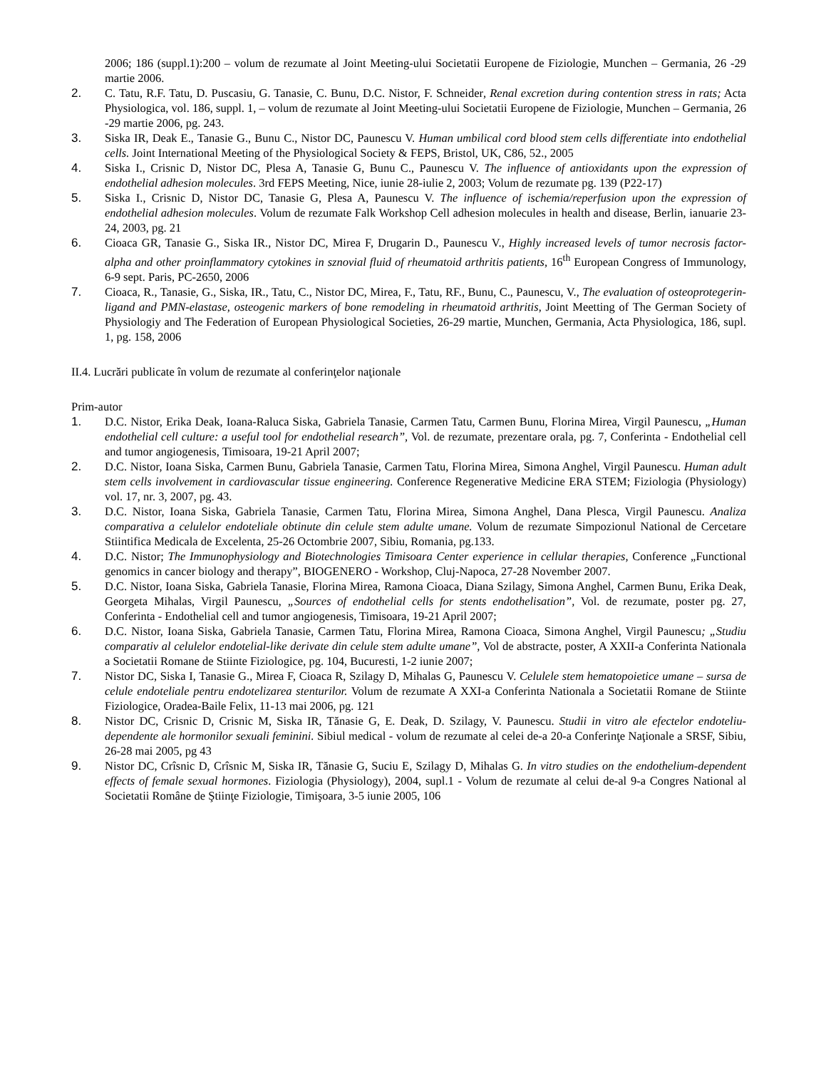2006; 186 (suppl.1):200 – volum de rezumate al Joint Meeting-ului Societatii Europene de Fiziologie, Munchen – Germania, 26 -29 martie 2006.
2. C. Tatu, R.F. Tatu, D. Puscasiu, G. Tanasie, C. Bunu, D.C. Nistor, F. Schneider, Renal excretion during contention stress in rats; Acta Physiologica, vol. 186, suppl. 1, – volum de rezumate al Joint Meeting-ului Societatii Europene de Fiziologie, Munchen – Germania, 26 -29 martie 2006, pg. 243.
3. Siska IR, Deak E., Tanasie G., Bunu C., Nistor DC, Paunescu V. Human umbilical cord blood stem cells differentiate into endothelial cells. Joint International Meeting of the Physiological Society & FEPS, Bristol, UK, C86, 52., 2005
4. Siska I., Crisnic D, Nistor DC, Plesa A, Tanasie G, Bunu C., Paunescu V. The influence of antioxidants upon the expression of endothelial adhesion molecules. 3rd FEPS Meeting, Nice, iunie 28-iulie 2, 2003; Volum de rezumate pg. 139 (P22-17)
5. Siska I., Crisnic D, Nistor DC, Tanasie G, Plesa A, Paunescu V. The influence of ischemia/reperfusion upon the expression of endothelial adhesion molecules. Volum de rezumate Falk Workshop Cell adhesion molecules in health and disease, Berlin, ianuarie 23-24, 2003, pg. 21
6. Cioaca GR, Tanasie G., Siska IR., Nistor DC, Mirea F, Drugarin D., Paunescu V., Highly increased levels of tumor necrosis factor-alpha and other proinflammatory cytokines in sznovial fluid of rheumatoid arthritis patients, 16<sup>th</sup> European Congress of Immunology, 6-9 sept. Paris, PC-2650, 2006
7. Cioaca, R., Tanasie, G., Siska, IR., Tatu, C., Nistor DC, Mirea, F., Tatu, RF., Bunu, C., Paunescu, V., The evaluation of osteoprotegerin-ligand and PMN-elastase, osteogenic markers of bone remodeling in rheumatoid arthritis, Joint Meetting of The German Society of Physiologiy and The Federation of European Physiological Societies, 26-29 martie, Munchen, Germania, Acta Physiologica, 186, supl. 1, pg. 158, 2006
II.4. Lucrări publicate în volum de rezumate al conferinţelor naţionale
Prim-autor
1. D.C. Nistor, Erika Deak, Ioana-Raluca Siska, Gabriela Tanasie, Carmen Tatu, Carmen Bunu, Florina Mirea, Virgil Paunescu, „Human endothelial cell culture: a useful tool for endothelial research”, Vol. de rezumate, prezentare orala, pg. 7, Conferinta - Endothelial cell and tumor angiogenesis, Timisoara, 19-21 April 2007;
2. D.C. Nistor, Ioana Siska, Carmen Bunu, Gabriela Tanasie, Carmen Tatu, Florina Mirea, Simona Anghel, Virgil Paunescu. Human adult stem cells involvement in cardiovascular tissue engineering. Conference Regenerative Medicine ERA STEM; Fiziologia (Physiology) vol. 17, nr. 3, 2007, pg. 43.
3. D.C. Nistor, Ioana Siska, Gabriela Tanasie, Carmen Tatu, Florina Mirea, Simona Anghel, Dana Plesca, Virgil Paunescu. Analiza comparativa a celulelor endoteliale obtinute din celule stem adulte umane. Volum de rezumate Simpozionul National de Cercetare Stiintifica Medicala de Excelenta, 25-26 Octombrie 2007, Sibiu, Romania, pg.133.
4. D.C. Nistor; The Immunophysiology and Biotechnologies Timisoara Center experience in cellular therapies, Conference „Functional genomics in cancer biology and therapy”, BIOGENERO - Workshop, Cluj-Napoca, 27-28 November 2007.
5. D.C. Nistor, Ioana Siska, Gabriela Tanasie, Florina Mirea, Ramona Cioaca, Diana Szilagy, Simona Anghel, Carmen Bunu, Erika Deak, Georgeta Mihalas, Virgil Paunescu, „Sources of endothelial cells for stents endothelisation”, Vol. de rezumate, poster pg. 27, Conferinta - Endothelial cell and tumor angiogenesis, Timisoara, 19-21 April 2007;
6. D.C. Nistor, Ioana Siska, Gabriela Tanasie, Carmen Tatu, Florina Mirea, Ramona Cioaca, Simona Anghel, Virgil Paunescu; „Studiu comparativ al celulelor endotelial-like derivate din celule stem adulte umane”, Vol de abstracte, poster, A XXII-a Conferinta Nationala a Societatii Romane de Stiinte Fiziologice, pg. 104, Bucuresti, 1-2 iunie 2007;
7. Nistor DC, Siska I, Tanasie G., Mirea F, Cioaca R, Szilagy D, Mihalas G, Paunescu V. Celulele stem hematopoietice umane – sursa de celule endoteliale pentru endotelizarea stenturilor. Volum de rezumate A XXI-a Conferinta Nationala a Societatii Romane de Stiinte Fiziologice, Oradea-Baile Felix, 11-13 mai 2006, pg. 121
8. Nistor DC, Crisnic D, Crisnic M, Siska IR, Tănasie G, E. Deak, D. Szilagy, V. Paunescu. Studii in vitro ale efectelor endoteliu-dependente ale hormonilor sexuali feminini. Sibiul medical - volum de rezumate al celei de-a 20-a Conferinţe Naţionale a SRSF, Sibiu, 26-28 mai 2005, pg 43
9. Nistor DC, Crîsnic D, Crîsnic M, Siska IR, Tănasie G, Suciu E, Szilagy D, Mihalas G. In vitro studies on the endothelium-dependent effects of female sexual hormones. Fiziologia (Physiology), 2004, supl.1 - Volum de rezumate al celui de-al 9-a Congres National al Societatii Române de Ştiinţe Fiziologie, Timişoara, 3-5 iunie 2005, 106